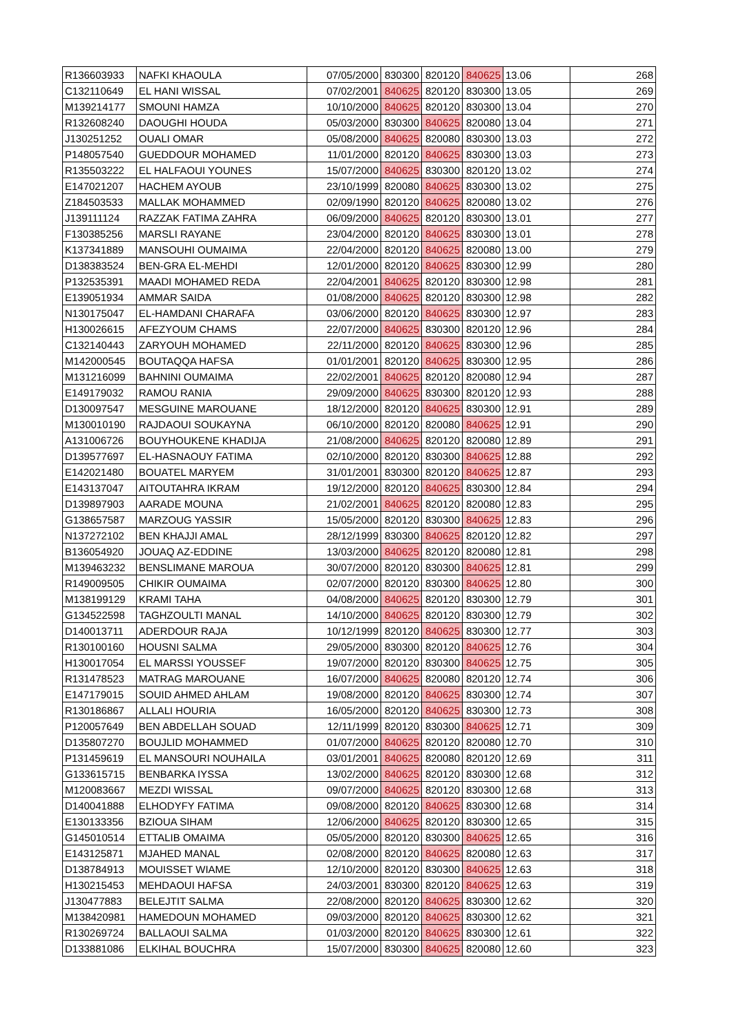| R136603933 | NAFKI KHAOULA | 07/05/2000 | 830300 | 820120 | 840625 | 13.06 | 268 |
| C132110649 | EL HANI WISSAL | 07/02/2001 | 840625 | 820120 | 830300 | 13.05 | 269 |
| M139214177 | SMOUNI HAMZA | 10/10/2000 | 840625 | 820120 | 830300 | 13.04 | 270 |
| R132608240 | DAOUGHI HOUDA | 05/03/2000 | 830300 | 840625 | 820080 | 13.04 | 271 |
| J130251252 | OUALI OMAR | 05/08/2000 | 840625 | 820080 | 830300 | 13.03 | 272 |
| P148057540 | GUEDDOUR MOHAMED | 11/01/2000 | 820120 | 840625 | 830300 | 13.03 | 273 |
| R135503222 | EL HALFAOUI YOUNES | 15/07/2000 | 840625 | 830300 | 820120 | 13.02 | 274 |
| E147021207 | HACHEM AYOUB | 23/10/1999 | 820080 | 840625 | 830300 | 13.02 | 275 |
| Z184503533 | MALLAK MOHAMMED | 02/09/1990 | 820120 | 840625 | 820080 | 13.02 | 276 |
| J139111124 | RAZZAK FATIMA ZAHRA | 06/09/2000 | 840625 | 820120 | 830300 | 13.01 | 277 |
| F130385256 | MARSLI RAYANE | 23/04/2000 | 820120 | 840625 | 830300 | 13.01 | 278 |
| K137341889 | MANSOUHI OUMAIMA | 22/04/2000 | 820120 | 840625 | 820080 | 13.00 | 279 |
| D138383524 | BEN-GRA EL-MEHDI | 12/01/2000 | 820120 | 840625 | 830300 | 12.99 | 280 |
| P132535391 | MAADI MOHAMED REDA | 22/04/2001 | 840625 | 820120 | 830300 | 12.98 | 281 |
| E139051934 | AMMAR SAIDA | 01/08/2000 | 840625 | 820120 | 830300 | 12.98 | 282 |
| N130175047 | EL-HAMDANI CHARAFA | 03/06/2000 | 820120 | 840625 | 830300 | 12.97 | 283 |
| H130026615 | AFEZYOUM CHAMS | 22/07/2000 | 840625 | 830300 | 820120 | 12.96 | 284 |
| C132140443 | ZARYOUH MOHAMED | 22/11/2000 | 820120 | 840625 | 830300 | 12.96 | 285 |
| M142000545 | BOUTAQQA HAFSA | 01/01/2001 | 820120 | 840625 | 830300 | 12.95 | 286 |
| M131216099 | BAHNINI OUMAIMA | 22/02/2001 | 840625 | 820120 | 820080 | 12.94 | 287 |
| E149179032 | RAMOU RANIA | 29/09/2000 | 840625 | 830300 | 820120 | 12.93 | 288 |
| D130097547 | MESGUINE MAROUANE | 18/12/2000 | 820120 | 840625 | 830300 | 12.91 | 289 |
| M130010190 | RAJDAOUI SOUKAYNA | 06/10/2000 | 820120 | 820080 | 840625 | 12.91 | 290 |
| A131006726 | BOUYHOUKENE KHADIJA | 21/08/2000 | 840625 | 820120 | 820080 | 12.89 | 291 |
| D139577697 | EL-HASNAOUY FATIMA | 02/10/2000 | 820120 | 830300 | 840625 | 12.88 | 292 |
| E142021480 | BOUATEL MARYEM | 31/01/2001 | 830300 | 820120 | 840625 | 12.87 | 293 |
| E143137047 | AITOUTAHRA IKRAM | 19/12/2000 | 820120 | 840625 | 830300 | 12.84 | 294 |
| D139897903 | AARADE MOUNA | 21/02/2001 | 840625 | 820120 | 820080 | 12.83 | 295 |
| G138657587 | MARZOUG YASSIR | 15/05/2000 | 820120 | 830300 | 840625 | 12.83 | 296 |
| N137272102 | BEN KHAJJI AMAL | 28/12/1999 | 830300 | 840625 | 820120 | 12.82 | 297 |
| B136054920 | JOUAQ AZ-EDDINE | 13/03/2000 | 840625 | 820120 | 820080 | 12.81 | 298 |
| M139463232 | BENSLIMANE MAROUA | 30/07/2000 | 820120 | 830300 | 840625 | 12.81 | 299 |
| R149009505 | CHIKIR OUMAIMA | 02/07/2000 | 820120 | 830300 | 840625 | 12.80 | 300 |
| M138199129 | KRAMI TAHA | 04/08/2000 | 840625 | 820120 | 830300 | 12.79 | 301 |
| G134522598 | TAGHZOULTI MANAL | 14/10/2000 | 840625 | 820120 | 830300 | 12.79 | 302 |
| D140013711 | ADERDOUR RAJA | 10/12/1999 | 820120 | 840625 | 830300 | 12.77 | 303 |
| R130100160 | HOUSNI SALMA | 29/05/2000 | 830300 | 820120 | 840625 | 12.76 | 304 |
| H130017054 | EL MARSSI YOUSSEF | 19/07/2000 | 820120 | 830300 | 840625 | 12.75 | 305 |
| R131478523 | MATRAG MAROUANE | 16/07/2000 | 840625 | 820080 | 820120 | 12.74 | 306 |
| E147179015 | SOUID AHMED AHLAM | 19/08/2000 | 820120 | 840625 | 830300 | 12.74 | 307 |
| R130186867 | ALLALI HOURIA | 16/05/2000 | 820120 | 840625 | 830300 | 12.73 | 308 |
| P120057649 | BEN ABDELLAH SOUAD | 12/11/1999 | 820120 | 830300 | 840625 | 12.71 | 309 |
| D135807270 | BOUJLID MOHAMMED | 01/07/2000 | 840625 | 820120 | 820080 | 12.70 | 310 |
| P131459619 | EL MANSOURI NOUHAILA | 03/01/2001 | 840625 | 820080 | 820120 | 12.69 | 311 |
| G133615715 | BENBARKA IYSSA | 13/02/2000 | 840625 | 820120 | 830300 | 12.68 | 312 |
| M120083667 | MEZDI WISSAL | 09/07/2000 | 840625 | 820120 | 830300 | 12.68 | 313 |
| D140041888 | ELHODYFY FATIMA | 09/08/2000 | 820120 | 840625 | 830300 | 12.68 | 314 |
| E130133356 | BZIOUA SIHAM | 12/06/2000 | 840625 | 820120 | 830300 | 12.65 | 315 |
| G145010514 | ETTALIB OMAIMA | 05/05/2000 | 820120 | 830300 | 840625 | 12.65 | 316 |
| E143125871 | MJAHED MANAL | 02/08/2000 | 820120 | 840625 | 820080 | 12.63 | 317 |
| D138784913 | MOUISSET WIAME | 12/10/2000 | 820120 | 830300 | 840625 | 12.63 | 318 |
| H130215453 | MEHDAOUI HAFSA | 24/03/2001 | 830300 | 820120 | 840625 | 12.63 | 319 |
| J130477883 | BELEJTIT SALMA | 22/08/2000 | 820120 | 840625 | 830300 | 12.62 | 320 |
| M138420981 | HAMEDOUN MOHAMED | 09/03/2000 | 820120 | 840625 | 830300 | 12.62 | 321 |
| R130269724 | BALLAOUI SALMA | 01/03/2000 | 820120 | 840625 | 830300 | 12.61 | 322 |
| D133881086 | ELKIHAL BOUCHRA | 15/07/2000 | 830300 | 840625 | 820080 | 12.60 | 323 |